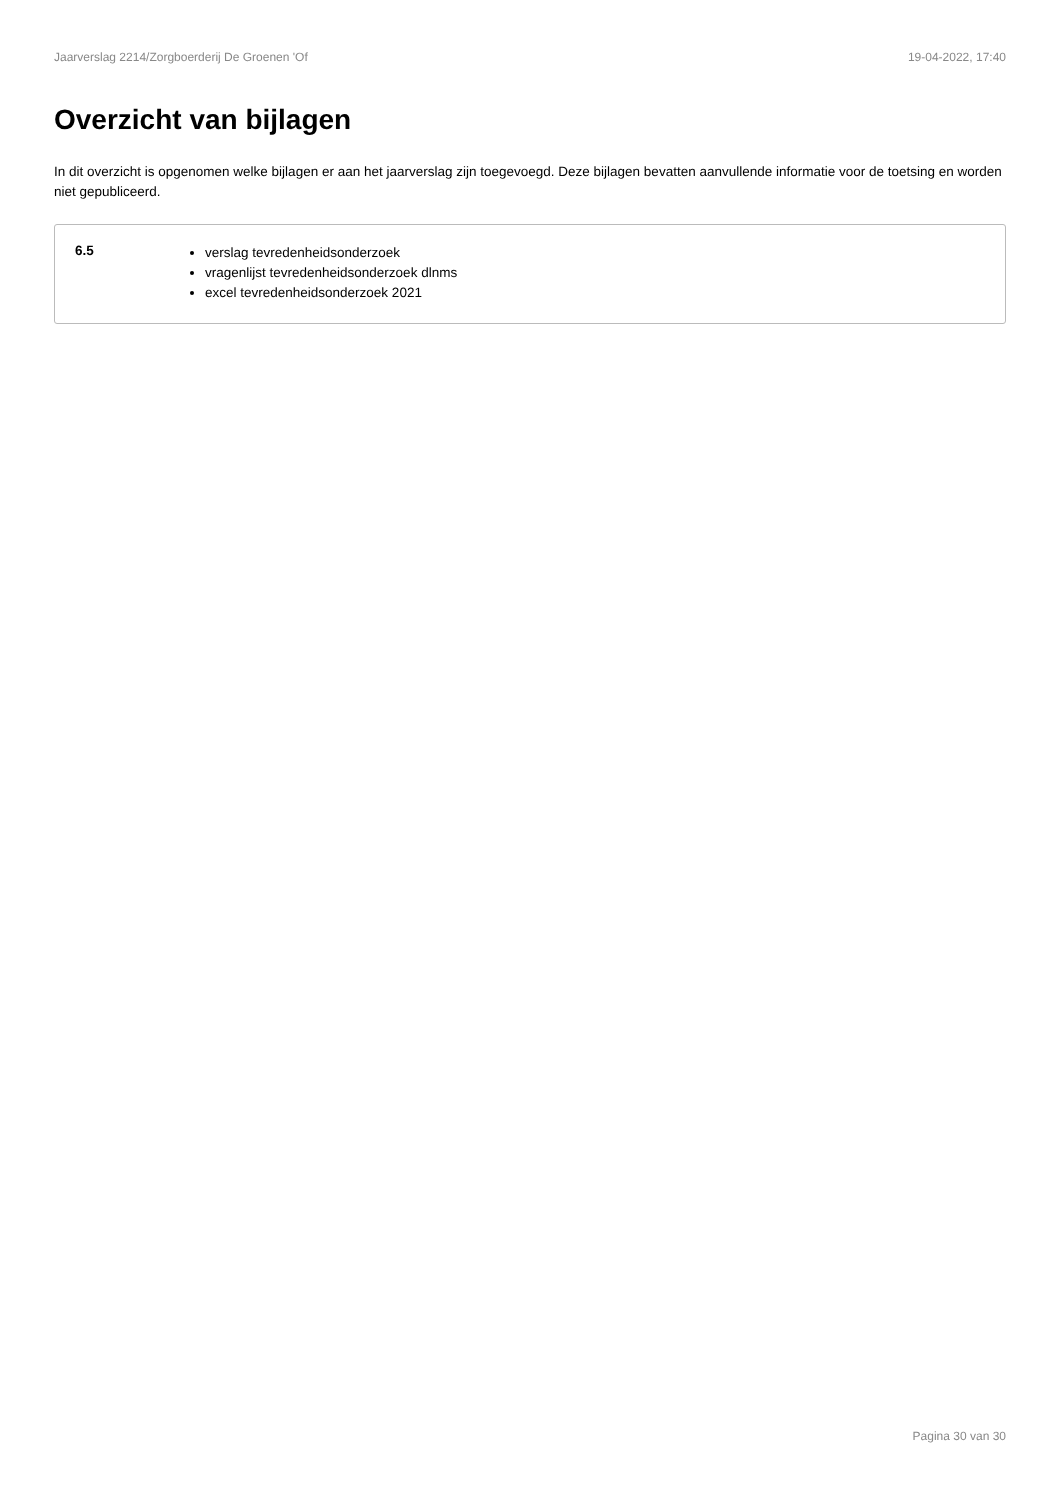Jaarverslag 2214/Zorgboerderij De Groenen 'Of 19-04-2022, 17:40
Overzicht van bijlagen
In dit overzicht is opgenomen welke bijlagen er aan het jaarverslag zijn toegevoegd. Deze bijlagen bevatten aanvullende informatie voor de toetsing en worden niet gepubliceerd.
6.5
verslag tevredenheidsonderzoek
vragenlijst tevredenheidsonderzoek dlnms
excel tevredenheidsonderzoek 2021
Pagina 30 van 30